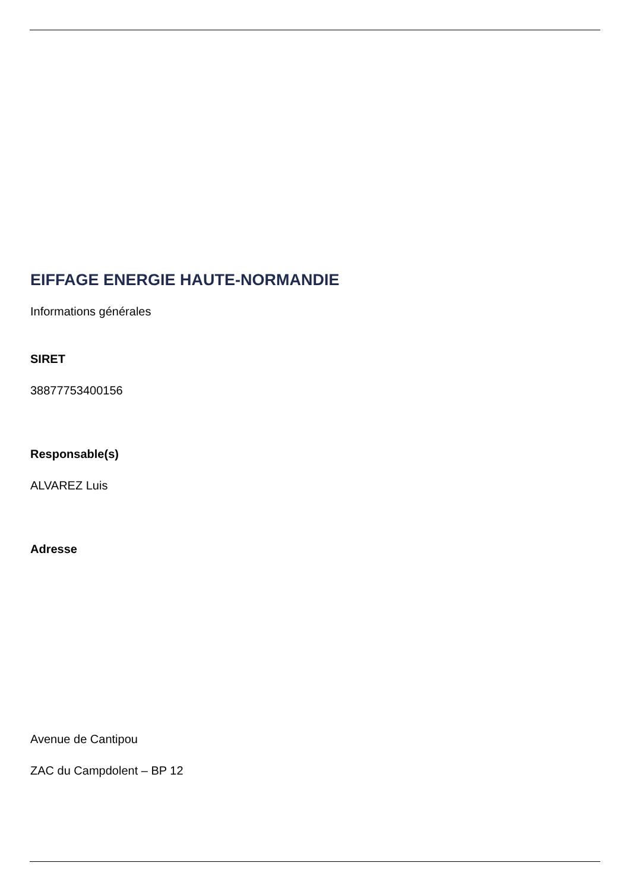EIFFAGE ENERGIE HAUTE-NORMANDIE
Informations générales
SIRET
38877753400156
Responsable(s)
ALVAREZ Luis
Adresse
Avenue de Cantipou
ZAC du Campdolent – BP 12